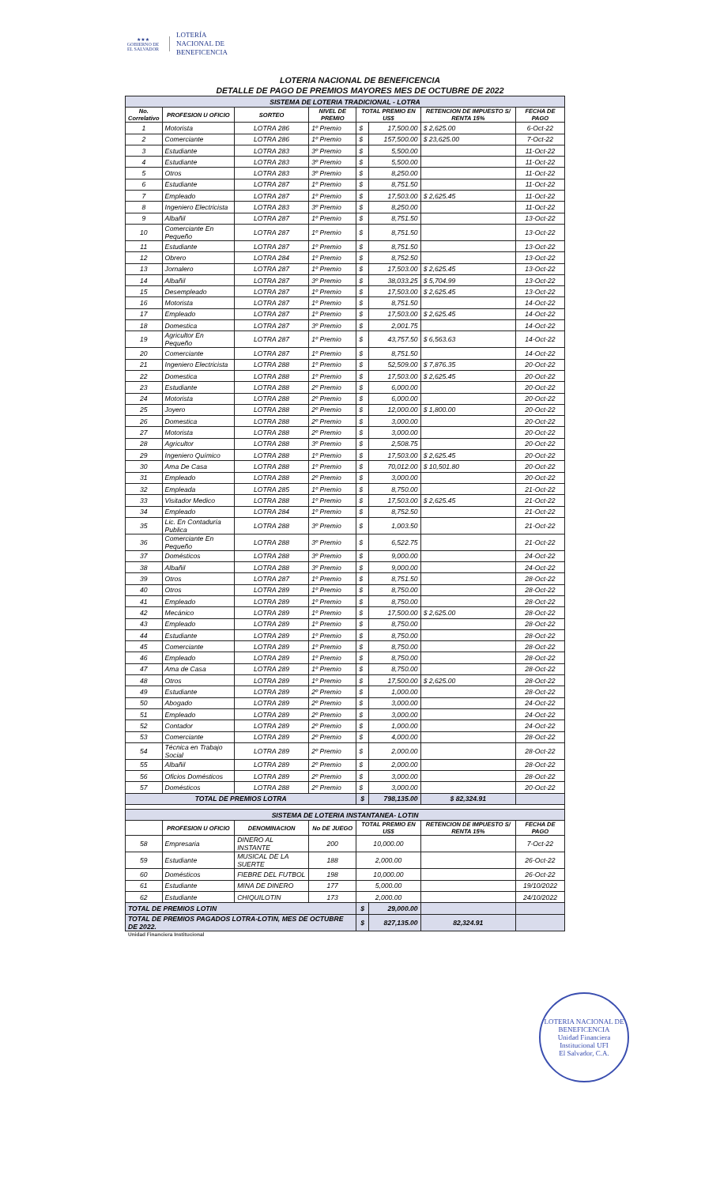★★★
GOBIERNO DE
EL SALVADOR
LOTERÍA
NACIONAL DE
BENEFICENCIA
LOTERIA NACIONAL DE BENEFICENCIA
DETALLE DE PAGO DE PREMIOS MAYORES MES DE OCTUBRE DE 2022
| SISTEMA DE LOTERIA TRADICIONAL - LOTRA | | | | | | | |
| No. Correlativo | PROFESION U OFICIO | SORTEO | NIVEL DE PREMIO | TOTAL PREMIO EN US$ | | RETENCION DE IMPUESTO S/ RENTA 15% | FECHA DE PAGO |
| 1 | Motorista | LOTRA 286 | 1º Premio | $ | 17,500.00 | $ 2,625.00 | 6-Oct-22 |
| 2 | Comerciante | LOTRA 286 | 1º Premio | $ | 157,500.00 | $ 23,625.00 | 7-Oct-22 |
| 3 | Estudiante | LOTRA 283 | 3º Premio | $ | 5,500.00 | | 11-Oct-22 |
| 4 | Estudiante | LOTRA 283 | 3º Premio | $ | 5,500.00 | | 11-Oct-22 |
| 5 | Otros | LOTRA 283 | 3º Premio | $ | 8,250.00 | | 11-Oct-22 |
| 6 | Estudiante | LOTRA 287 | 1º Premio | $ | 8,751.50 | | 11-Oct-22 |
| 7 | Empleado | LOTRA 287 | 1º Premio | $ | 17,503.00 | $ 2,625.45 | 11-Oct-22 |
| 8 | Ingeniero Electricista | LOTRA 283 | 3º Premio | $ | 8,250.00 | | 11-Oct-22 |
| 9 | Albañil | LOTRA 287 | 1º Premio | $ | 8,751.50 | | 13-Oct-22 |
| 10 | Comerciante En Pequeño | LOTRA 287 | 1º Premio | $ | 8,751.50 | | 13-Oct-22 |
| 11 | Estudiante | LOTRA 287 | 1º Premio | $ | 8,751.50 | | 13-Oct-22 |
| 12 | Obrero | LOTRA 284 | 1º Premio | $ | 8,752.50 | | 13-Oct-22 |
| 13 | Jornalero | LOTRA 287 | 1º Premio | $ | 17,503.00 | $ 2,625.45 | 13-Oct-22 |
| 14 | Albañil | LOTRA 287 | 3º Premio | $ | 38,033.25 | $ 5,704.99 | 13-Oct-22 |
| 15 | Desempleado | LOTRA 287 | 1º Premio | $ | 17,503.00 | $ 2,625.45 | 13-Oct-22 |
| 16 | Motorista | LOTRA 287 | 1º Premio | $ | 8,751.50 | | 14-Oct-22 |
| 17 | Empleado | LOTRA 287 | 1º Premio | $ | 17,503.00 | $ 2,625.45 | 14-Oct-22 |
| 18 | Domestica | LOTRA 287 | 3º Premio | $ | 2,001.75 | | 14-Oct-22 |
| 19 | Agricultor En Pequeño | LOTRA 287 | 1º Premio | $ | 43,757.50 | $ 6,563.63 | 14-Oct-22 |
| 20 | Comerciante | LOTRA 287 | 1º Premio | $ | 8,751.50 | | 14-Oct-22 |
| 21 | Ingeniero Electricista | LOTRA 288 | 1º Premio | $ | 52,509.00 | $ 7,876.35 | 20-Oct-22 |
| 22 | Domestica | LOTRA 288 | 1º Premio | $ | 17,503.00 | $ 2,625.45 | 20-Oct-22 |
| 23 | Estudiante | LOTRA 288 | 2º Premio | $ | 6,000.00 | | 20-Oct-22 |
| 24 | Motorista | LOTRA 288 | 2º Premio | $ | 6,000.00 | | 20-Oct-22 |
| 25 | Joyero | LOTRA 288 | 2º Premio | $ | 12,000.00 | $ 1,800.00 | 20-Oct-22 |
| 26 | Domestica | LOTRA 288 | 2º Premio | $ | 3,000.00 | | 20-Oct-22 |
| 27 | Motorista | LOTRA 288 | 2º Premio | $ | 3,000.00 | | 20-Oct-22 |
| 28 | Agricultor | LOTRA 288 | 3º Premio | $ | 2,508.75 | | 20-Oct-22 |
| 29 | Ingeniero Químico | LOTRA 288 | 1º Premio | $ | 17,503.00 | $ 2,625.45 | 20-Oct-22 |
| 30 | Ama De Casa | LOTRA 288 | 1º Premio | $ | 70,012.00 | $ 10,501.80 | 20-Oct-22 |
| 31 | Empleado | LOTRA 288 | 2º Premio | $ | 3,000.00 | | 20-Oct-22 |
| 32 | Empleada | LOTRA 285 | 1º Premio | $ | 8,750.00 | | 21-Oct-22 |
| 33 | Visitador Medico | LOTRA 288 | 1º Premio | $ | 17,503.00 | $ 2,625.45 | 21-Oct-22 |
| 34 | Empleado | LOTRA 284 | 1º Premio | $ | 8,752.50 | | 21-Oct-22 |
| 35 | Lic. En Contaduría Publica | LOTRA 288 | 3º Premio | $ | 1,003.50 | | 21-Oct-22 |
| 36 | Comerciante En Pequeño | LOTRA 288 | 3º Premio | $ | 6,522.75 | | 21-Oct-22 |
| 37 | Domésticos | LOTRA 288 | 3º Premio | $ | 9,000.00 | | 24-Oct-22 |
| 38 | Albañil | LOTRA 288 | 3º Premio | $ | 9,000.00 | | 24-Oct-22 |
| 39 | Otros | LOTRA 287 | 1º Premio | $ | 8,751.50 | | 28-Oct-22 |
| 40 | Otros | LOTRA 289 | 1º Premio | $ | 8,750.00 | | 28-Oct-22 |
| 41 | Empleado | LOTRA 289 | 1º Premio | $ | 8,750.00 | | 28-Oct-22 |
| 42 | Mecánico | LOTRA 289 | 1º Premio | $ | 17,500.00 | $ 2,625.00 | 28-Oct-22 |
| 43 | Empleado | LOTRA 289 | 1º Premio | $ | 8,750.00 | | 28-Oct-22 |
| 44 | Estudiante | LOTRA 289 | 1º Premio | $ | 8,750.00 | | 28-Oct-22 |
| 45 | Comerciante | LOTRA 289 | 1º Premio | $ | 8,750.00 | | 28-Oct-22 |
| 46 | Empleado | LOTRA 289 | 1º Premio | $ | 8,750.00 | | 28-Oct-22 |
| 47 | Ama de Casa | LOTRA 289 | 1º Premio | $ | 8,750.00 | | 28-Oct-22 |
| 48 | Otros | LOTRA 289 | 1º Premio | $ | 17,500.00 | $ 2,625.00 | 28-Oct-22 |
| 49 | Estudiante | LOTRA 289 | 2º Premio | $ | 1,000.00 | | 28-Oct-22 |
| 50 | Abogado | LOTRA 289 | 2º Premio | $ | 3,000.00 | | 24-Oct-22 |
| 51 | Empleado | LOTRA 289 | 2º Premio | $ | 3,000.00 | | 24-Oct-22 |
| 52 | Contador | LOTRA 289 | 2º Premio | $ | 1,000.00 | | 24-Oct-22 |
| 53 | Comerciante | LOTRA 289 | 2º Premio | $ | 4,000.00 | | 28-Oct-22 |
| 54 | Técnica en Trabajo Social | LOTRA 289 | 2º Premio | $ | 2,000.00 | | 28-Oct-22 |
| 55 | Albañil | LOTRA 289 | 2º Premio | $ | 2,000.00 | | 28-Oct-22 |
| 56 | Oficios Domésticos | LOTRA 289 | 2º Premio | $ | 3,000.00 | | 28-Oct-22 |
| 57 | Domésticos | LOTRA 288 | 2º Premio | $ | 3,000.00 | | 20-Oct-22 |
| TOTAL DE PREMIOS LOTRA | | | | $ | 798,135.00 | $ 82,324.91 | |
| SISTEMA DE LOTERIA INSTANTANEA- LOTIN | | | | | | | |
| | PROFESION U OFICIO | DENOMINACION | No DE JUEGO | TOTAL PREMIO EN US$ | | RETENCION DE IMPUESTO S/ RENTA 15% | FECHA DE PAGO |
| 58 | Empresaria | DINERO AL INSTANTE | 200 | 10,000.00 | | | 7-Oct-22 |
| 59 | Estudiante | MUSICAL DE LA SUERTE | 188 | 2,000.00 | | | 26-Oct-22 |
| 60 | Domésticos | FIEBRE DEL FUTBOL | 198 | 10,000.00 | | | 26-Oct-22 |
| 61 | Estudiante | MINA DE DINERO | 177 | 5,000.00 | | | 19/10/2022 |
| 62 | Estudiante | CHIQUILOTIN | 173 | 2,000.00 | | | 24/10/2022 |
| TOTAL DE PREMIOS LOTIN | | | | $ | 29,000.00 | | |
| TOTAL DE PREMIOS PAGADOS LOTRA-LOTIN, MES DE OCTUBRE DE 2022. | | | | $ | 827,135.00 | 82,324.91 | |
Unidad Financiera Institucional
LOTERIA NACIONAL DE BENEFICENCIA
Unidad Financiera Institucional UFI
El Salvador, C.A.